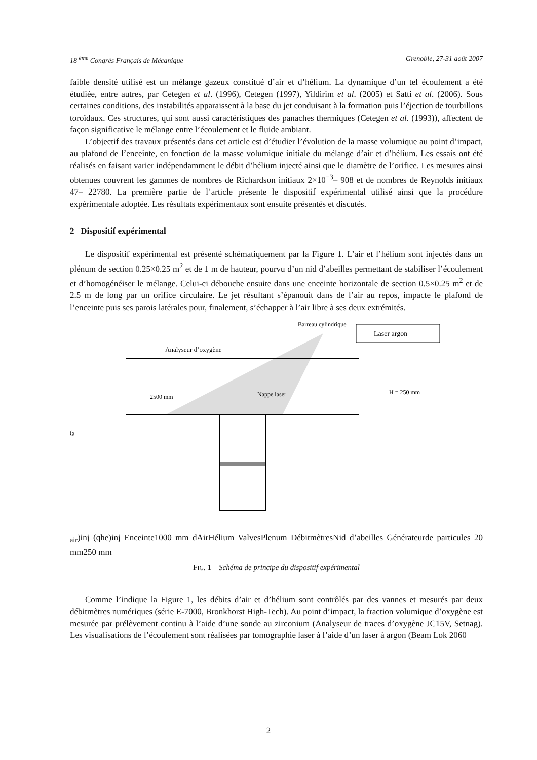18 <sup>ème</sup> Congrès Français de Mécanique Grenoble, 27-31 août 2007
faible densité utilisé est un mélange gazeux constitué d’air et d’hélium. La dynamique d’un tel écoulement a été étudiée, entre autres, par Cetegen et al. (1996), Cetegen (1997), Yildirim et al. (2005) et Satti et al. (2006). Sous certaines conditions, des instabilités apparaissent à la base du jet conduisant à la formation puis l’éjection de tourbillons toroïdaux. Ces structures, qui sont aussi caractéristiques des panaches thermiques (Cetegen et al. (1993)), affectent de façon significative le mélange entre l’écoulement et le fluide ambiant.
L’objectif des travaux présentés dans cet article est d’étudier l’évolution de la masse volumique au point d’impact, au plafond de l’enceinte, en fonction de la masse volumique initiale du mélange d’air et d’hélium. Les essais ont été réalisés en faisant varier indépendamment le débit d’hélium injecté ainsi que le diamètre de l’orifice. Les mesures ainsi obtenues couvrent les gammes de nombres de Richardson initiaux 2×10<sup>−3</sup>– 908 et de nombres de Reynolds initiaux 47– 22780. La première partie de l’article présente le dispositif expérimental utilisé ainsi que la procédure expérimentale adoptée. Les résultats expérimentaux sont ensuite présentés et discutés.
2 Dispositif expérimental
Le dispositif expérimental est présenté schématiquement par la Figure 1. L’air et l’hélium sont injectés dans un plénum de section 0.25×0.25 m<sup>2</sup> et de 1 m de hauteur, pourvu d’un nid d’abeilles permettant de stabiliser l’écoulement et d’homogénéiser le mélange. Celui-ci débouche ensuite dans une enceinte horizontale de section 0.5×0.25 m<sup>2</sup> et de 2.5 m de long par un orifice circulaire. Le jet résultant s’épanouit dans de l’air au repos, impacte le plafond de l’enceinte puis ses parois latérales pour, finalement, s’échapper à l’air libre à ses deux extrémités.
Laser argon
Barreau cylindrique
Analyseur d’oxygène
2500 mm
Nappe laser
H = 250 mm
(χair)inj
(qhe)inj
Enceinte
1000 mm
d
Air
Hélium
Valves
Plenum
Débitmètres
Nid d’abeilles
Générateur
de particules
20 mm
250 mm
FIG. 1 – Schéma de principe du dispositif expérimental
Comme l’indique la Figure 1, les débits d’air et d’hélium sont contrôlés par des vannes et mesurés par deux débitmètres numériques (série E-7000, Bronkhorst High-Tech). Au point d’impact, la fraction volumique d’oxygène est mesurée par prélèvement continu à l’aide d’une sonde au zirconium (Analyseur de traces d’oxygène JC15V, Setnag). Les visualisations de l’écoulement sont réalisées par tomographie laser à l’aide d’un laser à argon (Beam Lok 2060
2